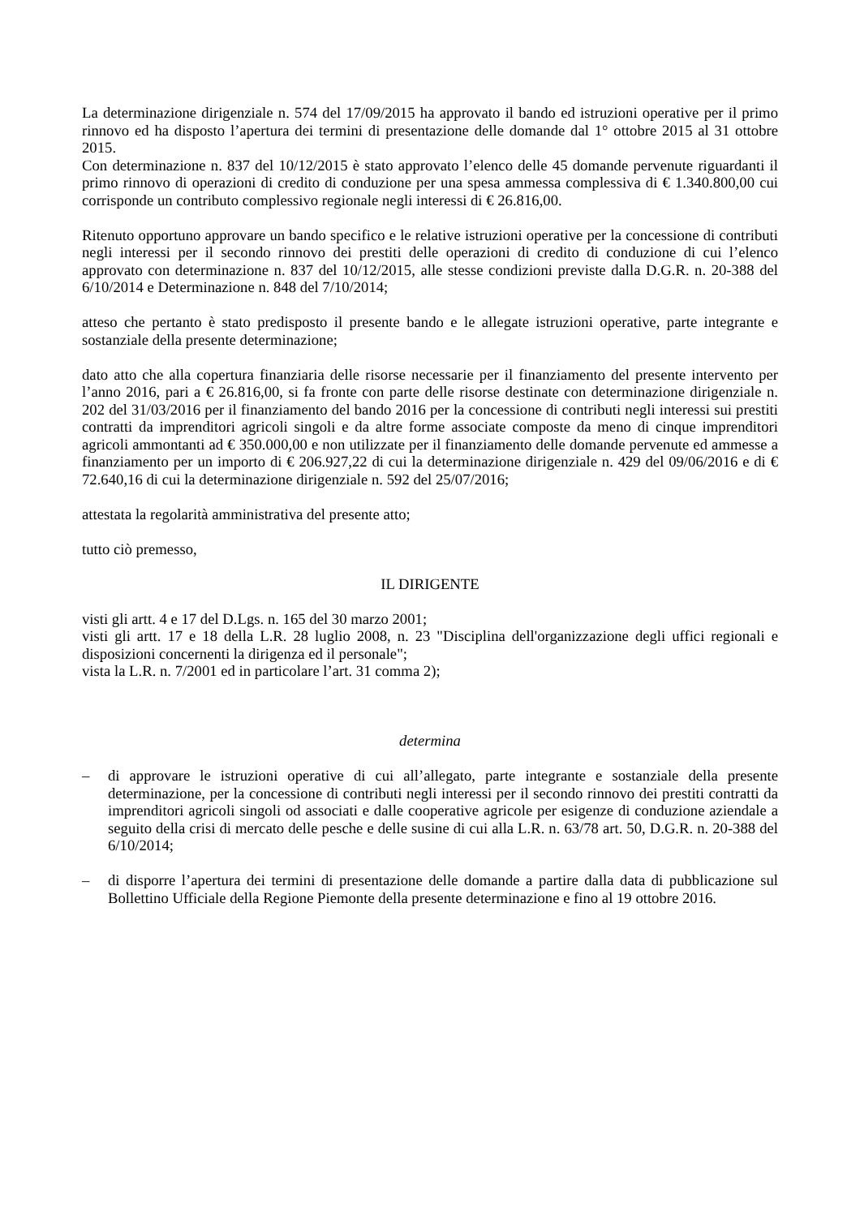La determinazione dirigenziale n. 574 del 17/09/2015 ha approvato il bando ed istruzioni operative per il primo rinnovo ed ha disposto l’apertura dei termini di presentazione delle domande dal 1° ottobre 2015 al 31 ottobre 2015.
Con determinazione n. 837 del 10/12/2015 è stato approvato l’elenco delle 45 domande pervenute riguardanti il primo rinnovo di operazioni di credito di conduzione per una spesa ammessa complessiva di € 1.340.800,00 cui corrisponde un contributo complessivo regionale negli interessi di € 26.816,00.
Ritenuto opportuno approvare un bando specifico e le relative istruzioni operative per la concessione di contributi negli interessi per il secondo rinnovo dei prestiti delle operazioni di credito di conduzione di cui l’elenco approvato con determinazione n. 837 del 10/12/2015, alle stesse condizioni previste dalla D.G.R. n. 20-388 del 6/10/2014 e Determinazione n. 848 del 7/10/2014;
atteso che pertanto è stato predisposto il presente bando e le allegate istruzioni operative, parte integrante e sostanziale della presente determinazione;
dato atto che alla copertura finanziaria delle risorse necessarie per il finanziamento del presente intervento per l’anno 2016, pari a € 26.816,00, si fa fronte con parte delle risorse destinate con determinazione dirigenziale n. 202 del 31/03/2016 per il finanziamento del bando 2016 per la concessione di contributi negli interessi sui prestiti contratti da imprenditori agricoli singoli e da altre forme associate composte da meno di cinque imprenditori agricoli ammontanti ad € 350.000,00 e non utilizzate per il finanziamento delle domande pervenute ed ammesse a finanziamento per un importo di € 206.927,22 di cui la determinazione dirigenziale n. 429 del 09/06/2016 e di € 72.640,16 di cui la determinazione dirigenziale n. 592 del 25/07/2016;
attestata la regolarità amministrativa del presente atto;
tutto ciò premesso,
IL DIRIGENTE
visti gli artt. 4 e 17 del D.Lgs. n. 165 del 30 marzo 2001;
visti gli artt. 17 e 18 della L.R. 28 luglio 2008, n. 23 "Disciplina dell'organizzazione degli uffici regionali e disposizioni concernenti la dirigenza ed il personale";
vista la L.R. n. 7/2001 ed in particolare l’art. 31 comma 2);
determina
– di approvare le istruzioni operative di cui all’allegato, parte integrante e sostanziale della presente determinazione, per la concessione di contributi negli interessi per il secondo rinnovo dei prestiti contratti da imprenditori agricoli singoli od associati e dalle cooperative agricole per esigenze di conduzione aziendale a seguito della crisi di mercato delle pesche e delle susine di cui alla L.R. n. 63/78 art. 50, D.G.R. n. 20-388 del 6/10/2014;
– di disporre l’apertura dei termini di presentazione delle domande a partire dalla data di pubblicazione sul Bollettino Ufficiale della Regione Piemonte della presente determinazione e fino al 19 ottobre 2016.